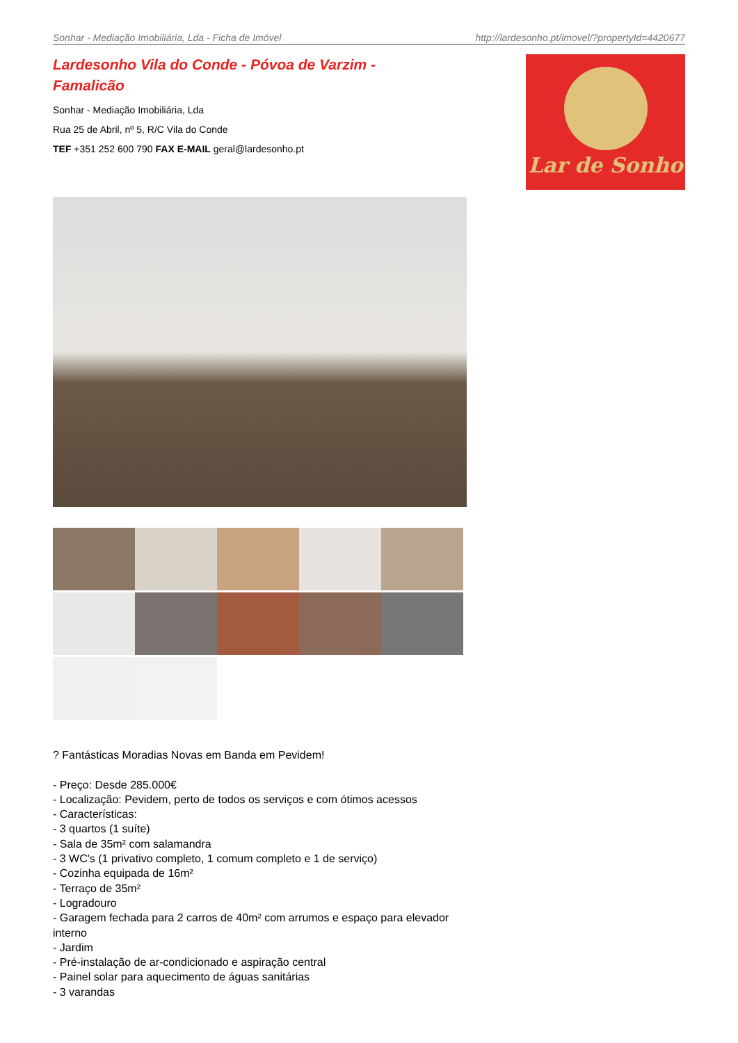Sonhar - Mediação Imobiliária, Lda - Ficha de Imóvel http://lardesonho.pt/imovel/?propertyId=4420677
Lardesonho Vila do Conde - Póvoa de Varzim - Famalicão
Sonhar - Mediação Imobiliária, Lda
Rua 25 de Abril, nº 5, R/C Vila do Conde
TEF +351 252 600 790 FAX E-MAIL geral@lardesonho.pt
Lar de Sonho
? Fantásticas Moradias Novas em Banda em Pevidem!
- Preço: Desde 285.000€
- Localização: Pevidem, perto de todos os serviços e com ótimos acessos
- Características:
- 3 quartos (1 suíte)
- Sala de 35m² com salamandra
- 3 WC's (1 privativo completo, 1 comum completo e 1 de serviço)
- Cozinha equipada de 16m²
- Terraço de 35m²
- Logradouro
- Garagem fechada para 2 carros de 40m² com arrumos e espaço para elevador interno
- Jardim
- Pré-instalação de ar-condicionado e aspiração central
- Painel solar para aquecimento de águas sanitárias
- 3 varandas